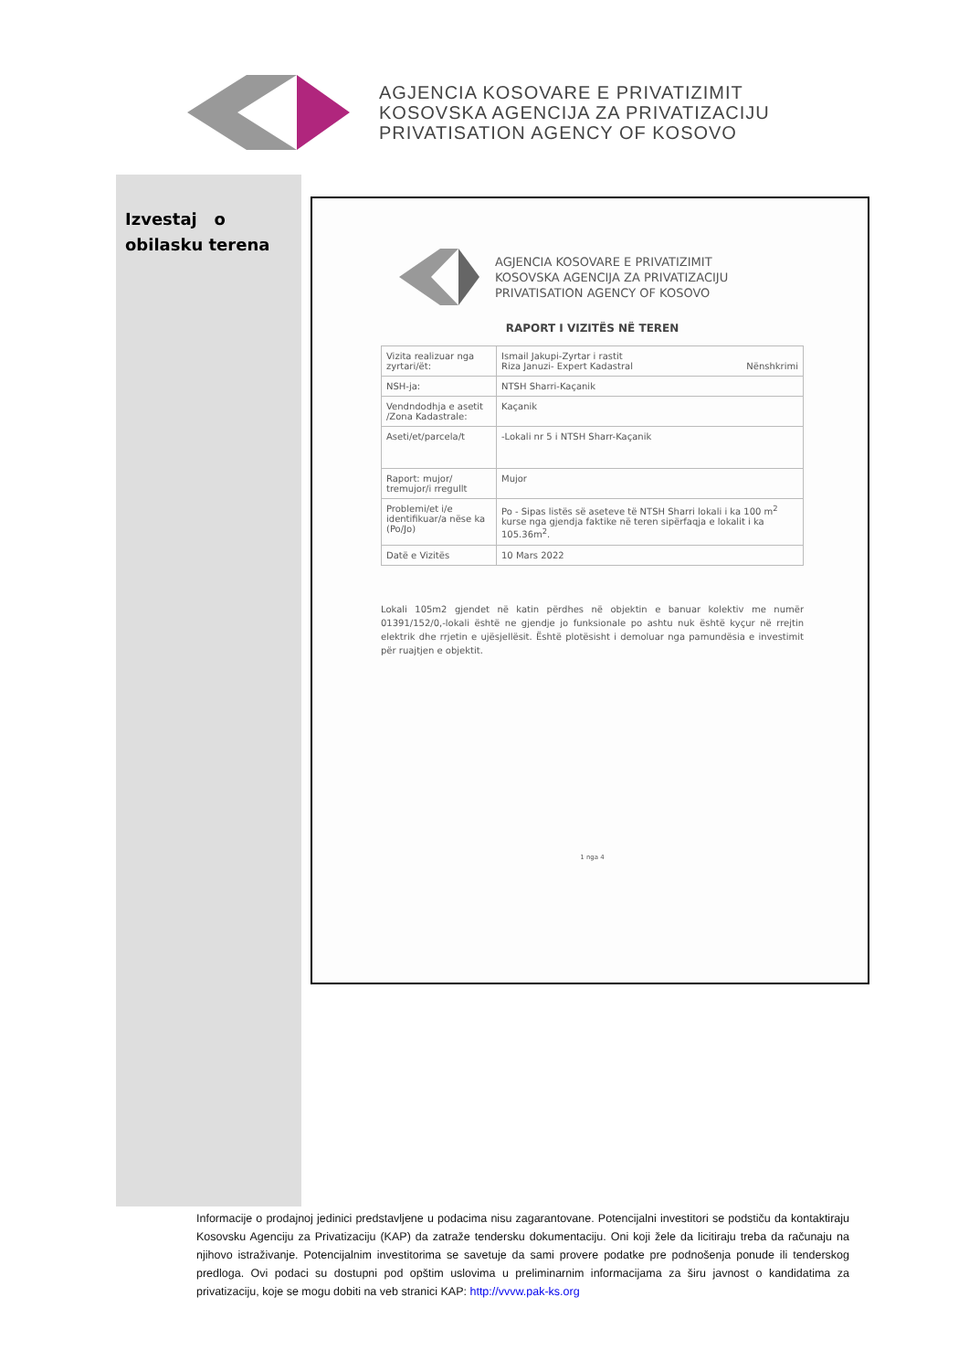AGJENCIA KOSOVARE E PRIVATIZIMIT
KOSOVSKA AGENCIJA ZA PRIVATIZACIJU
PRIVATISATION AGENCY OF KOSOVO
Izvestaj o obilasku terena
AGJENCIA KOSOVARE E PRIVATIZIMIT
KOSOVSKA AGENCIJA ZA PRIVATIZACIJU
PRIVATISATION AGENCY OF KOSOVO
RAPORT I VIZITËS NË TEREN
| Vizita realizuar nga zyrtari/ët: | Ismail Jakupi-Zyrtar i rastit Riza Januzi- Expert Kadastral Nënshkrimi |
| NSH-ja: | NTSH Sharri-Kaçanik |
| Vendndodhja e asetit /Zona Kadastrale: | Kaçanik |
| Aseti/et/parcela/t | -Lokali nr 5 i NTSH Sharr-Kaçanik |
| Raport: mujor/ tremujor/i rregullt | Mujor |
| Problemi/et i/e identifikuar/a nëse ka (Po/Jo) | Po - Sipas listës së aseteve të NTSH Sharri lokali i ka 100 m<sup>2</sup> kurse nga gjendja faktike në teren sipërfaqja e lokalit i ka 105.36m<sup>2</sup>. |
| Datë e Vizitës | 10 Mars 2022 |
Lokali 105m2 gjendet në katin përdhes në objektin e banuar kolektiv me numër 01391/152/0,-lokali është ne gjendje jo funksionale po ashtu nuk është kyçur në rrejtin elektrik dhe rrjetin e ujësjellësit. Është plotësisht i demoluar nga pamundësia e investimit për ruajtjen e objektit.
1 nga 4
Informacije o prodajnoj jedinici predstavljene u podacima nisu zagarantovane. Potencijalni investitori se podstiču da kontaktiraju Kosovsku Agenciju za Privatizaciju (KAP) da zatraže tendersku dokumentaciju. Oni koji žele da licitiraju treba da računaju na njihovo istraživanje. Potencijalnim investitorima se savetuje da sami provere podatke pre podnošenja ponude ili tenderskog predloga. Ovi podaci su dostupni pod opštim uslovima u preliminarnim informacijama za širu javnost o kandidatima za privatizaciju, koje se mogu dobiti na veb stranici KAP: http://vvvw.pak-ks.org